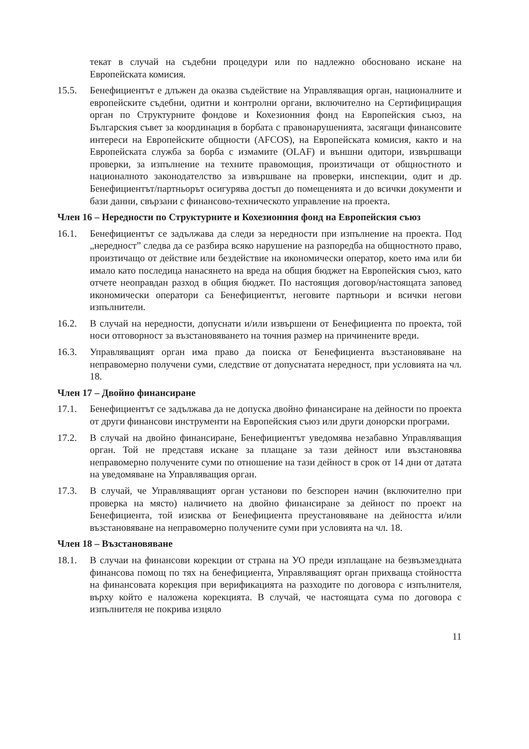текат в случай на съдебни процедури или по надлежно обосновано искане на Европейската комисия.
15.5. Бенефициентът е длъжен да оказва съдействие на Управляващия орган, националните и европейските съдебни, одитни и контролни органи, включително на Сертифициращия орган по Структурните фондове и Кохезионния фонд на Европейския съюз, на Българския съвет за координация в борбата с правонарушенията, засягащи финансовите интереси на Европейските общности (AFCOS), на Европейската комисия, както и на Европейската служба за борба с измамите (OLAF) и външни одитори, извършващи проверки, за изпълнение на техните правомощия, произтичащи от общностното и националното законодателство за извършване на проверки, инспекции, одит и др. Бенефициентът/партньорът осигурява достъп до помещенията и до всички документи и бази данни, свързани с финансово-техническото управление на проекта.
Член 16 – Нередности по Структурните и Кохезионния фонд на Европейския съюз
16.1. Бенефициентът се задължава да следи за нередности при изпълнение на проекта. Под „нередност” следва да се разбира всяко нарушение на разпоредба на общностното право, произтичащо от действие или бездействие на икономически оператор, което има или би имало като последица нанасянето на вреда на общия бюджет на Европейския съюз, като отчете неоправдан разход в общия бюджет. По настоящия договор/настоящата заповед икономически оператори са Бенефициентът, неговите партньори и всички негови изпълнители.
16.2. В случай на нередности, допуснати и/или извършени от Бенефициента по проекта, той носи отговорност за възстановяването на точния размер на причинените вреди.
16.3. Управляващият орган има право да поиска от Бенефициента възстановяване на неправомерно получени суми, следствие от допуснатата нередност, при условията на чл. 18.
Член 17 – Двойно финансиране
17.1. Бенефициентът се задължава да не допуска двойно финансиране на дейности по проекта от други финансови инструменти на Европейския съюз или други донорски програми.
17.2. В случай на двойно финансиране, Бенефициентът уведомява незабавно Управляващия орган. Той не представя искане за плащане за тази дейност или възстановява неправомерно получените суми по отношение на тази дейност в срок от 14 дни от датата на уведомяване на Управляващия орган.
17.3. В случай, че Управляващият орган установи по безспорен начин (включително при проверка на място) наличието на двойно финансиране за дейност по проект на Бенефициента, той изисква от Бенефициента преустановяване на дейността и/или възстановяване на неправомерно получените суми при условията на чл. 18.
Член 18 – Възстановяване
18.1. В случаи на финансови корекции от страна на УО преди изплащане на безвъзмездната финансова помощ по тях на бенефициента, Управляващият орган прихваща стойността на финансовата корекция при верификацията на разходите по договора с изпълнителя, върху който е наложена корекцията. В случай, че настоящата сума по договора с изпълнителя не покрива изцяло
11